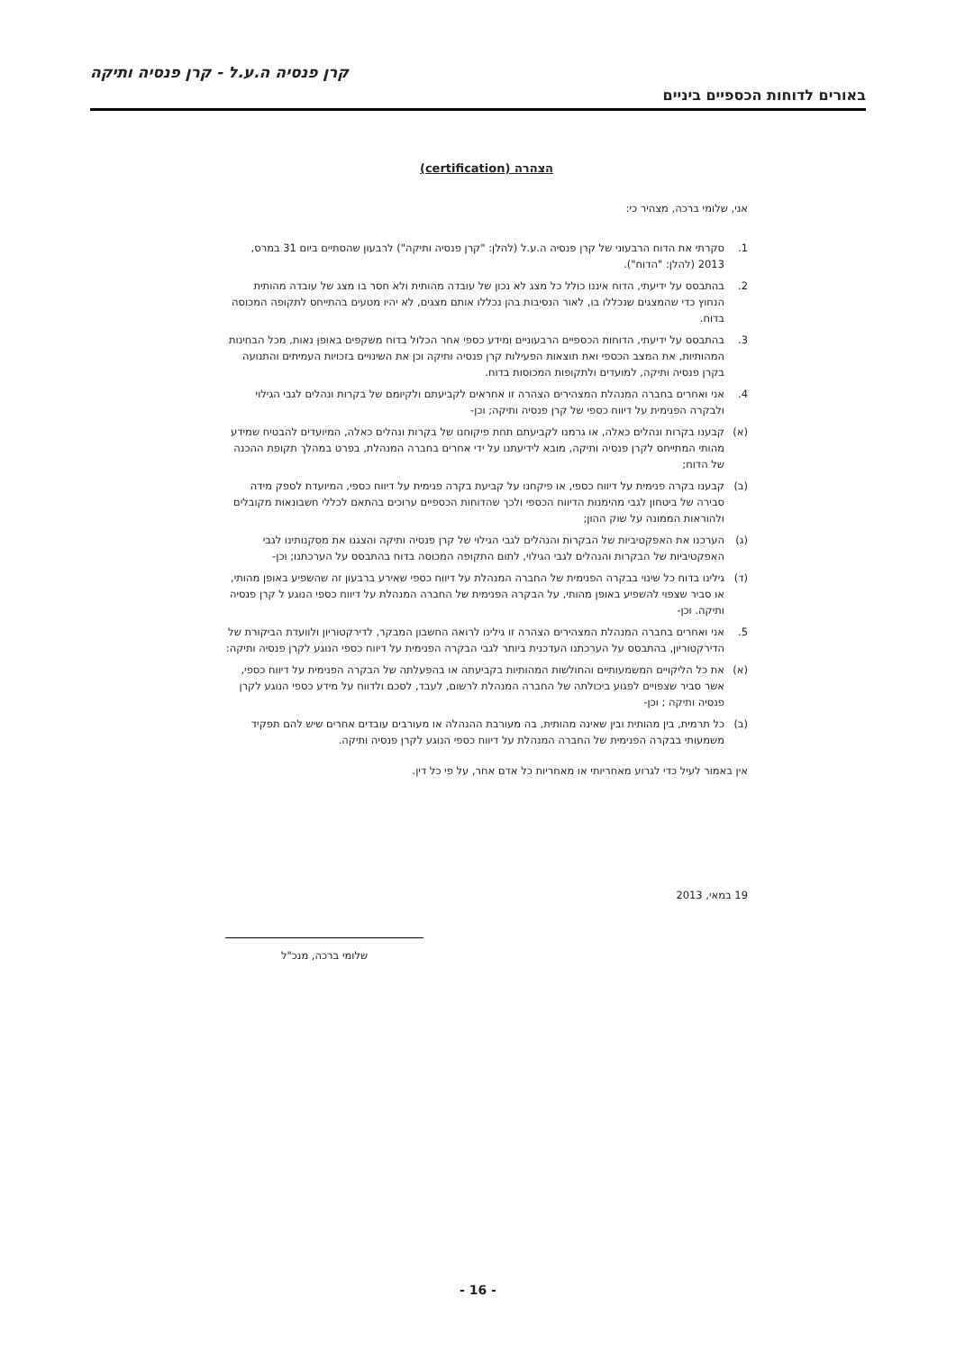קרן פנסיה ה.ע.ל - קרן פנסיה ותיקה
באורים לדוחות הכספיים ביניים
הצהרה (certification)
אני, שלומי ברכה, מצהיר כי:
1. סקרתי את הדוח הרבעוני של קרן פנסיה ה.ע.ל (להלן: "קרן פנסיה ותיקה") לרבעון שהסתיים ביום 31 במרס, 2013 (להלן: "הדוח").
2. בהתבסס על ידיעתי, הדוח איננו כולל כל מצג לא נכון של עובדה מהותית ולא חסר בו מצג של עובדה מהותית הנחוץ כדי שהמצגים שנכללו בו, לאור הנסיבות בהן נכללו אותם מצגים, לא יהיו מטעים בהתייחס לתקופה המכוסה בדוח.
3. בהתבסס על ידיעתי, הדוחות הכספיים הרבעוניים ומידע כספי אחר הכלול בדוח משקפים באופן נאות, מכל הבחינות המהותיות, את המצב הכספי ואת תוצאות הפעילות קרן פנסיה ותיקה וכן את השינויים בזכויות העמיתים והתנועה בקרן פנסיה ותיקה, למועדים ולתקופות המכוסות בדוח.
4. אני ואחרים בחברה המנהלת המצהירים הצהרה זו אחראים לקביעתם ולקיומם של בקרות ונהלים לגבי הגילוי ולבקרה הפנימית על דיווח כספי של קרן פנסיה ותיקה; וכן-
(א) קבענו בקרות ונהלים כאלה, או גרמנו לקביעתם תחת פיקוחנו של בקרות ונהלים כאלה, המיועדים להבטיח שמידע מהותי המתייחס לקרן פנסיה ותיקה, מובא לידיעתנו על ידי אחרים בחברה המנהלת, בפרט במהלך תקופת ההכנה של הדוח;
(ב) קבענו בקרה פנימית על דיווח כספי, או פיקחנו על קביעת בקרה פנימית על דיווח כספי, המיועדת לספק מידה סבירה של ביטחון לגבי מהימנות הדיווח הכספי ולכך שהדוחות הכספיים ערוכים בהתאם לכללי חשבונאות מקובלים ולהוראות הממונה על שוק ההון;
(ג) הערכנו את האפקטיביות של הבקרות והנהלים לגבי הגילוי של קרן פנסיה ותיקה והצגנו את מסקנותינו לגבי האפקטיביות של הבקרות והנהלים לגבי הגילוי, לתום התקופה המכוסה בדוח בהתבסס על הערכתנו; וכן-
(ד) גילינו בדוח כל שינוי בבקרה הפנימית של החברה המנהלת על דיווח כספי שאירע ברבעון זה שהשפיע באופן מהותי, או סביר שצפוי להשפיע באופן מהותי, על הבקרה הפנימית של החברה המנהלת על דיווח כספי הנוגע ל קרן פנסיה ותיקה. וכן-
5. אני ואחרים בחברה המנהלת המצהירים הצהרה זו גילינו לרואה החשבון המבקר, לדירקטוריון ולוועדת הביקורת של הדירקטוריון, בהתבסס על הערכתנו העדכנית ביותר לגבי הבקרה הפנימית על דיווח כספי הנוגע לקרן פנסיה ותיקה:
(א) את כל הליקויים המשמעותיים והחולשות המהותיות בקביעתה או בהפעלתה של הבקרה הפנימית על דיווח כספי, אשר סביר שצפויים לפגוע ביכולתה של החברה המנהלת לרשום, לעבד, לסכם ולדווח על מידע כספי הנוגע לקרן פנסיה ותיקה ; וכן-
(ב) כל תרמית, בין מהותית ובין שאינה מהותית, בה מעורבת ההנהלה או מעורבים עובדים אחרים שיש להם תפקיד משמעותי בבקרה הפנימית של החברה המנהלת על דיווח כספי הנוגע לקרן פנסיה ותיקה.
אין באמור לעיל כדי לגרוע מאחריותי או מאחריות כל אדם אחר, על פי כל דין.
19 במאי, 2013
שלומי ברכה, מנכ"ל
- 16 -